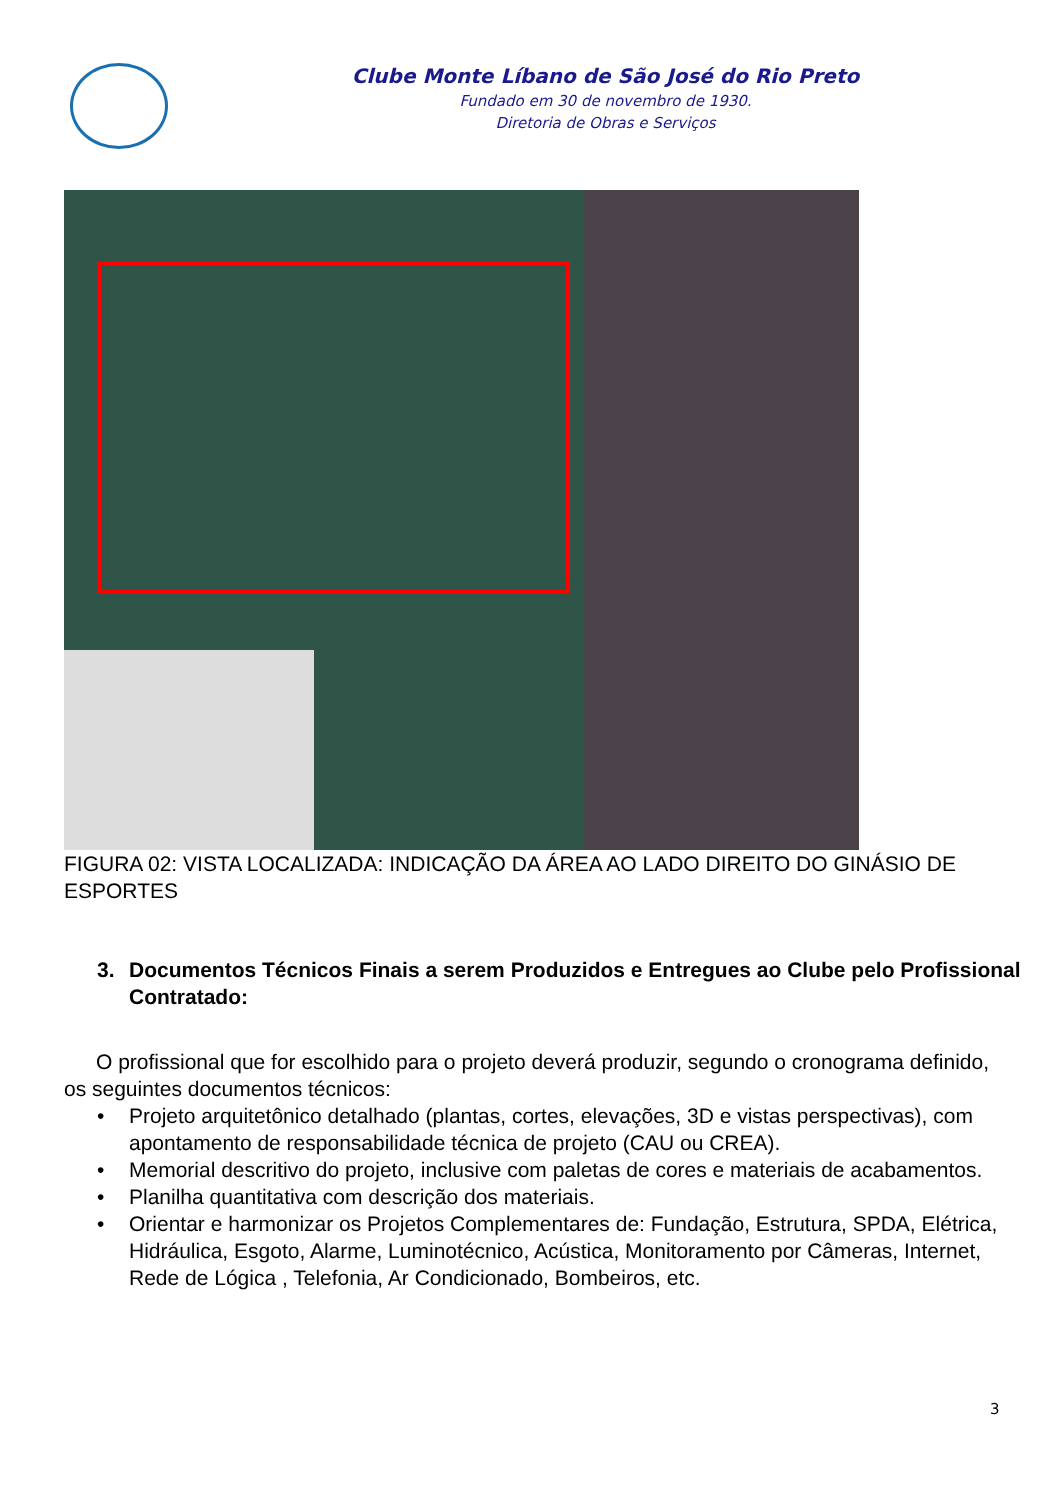Clube Monte Líbano de São José do Rio Preto
Fundado em 30 de novembro de 1930.
Diretoria de Obras e Serviços
FIGURA 02: VISTA LOCALIZADA: INDICAÇÃO DA ÁREA AO LADO DIREITO DO GINÁSIO DE ESPORTES
3. Documentos Técnicos Finais a serem Produzidos e Entregues ao Clube pelo Profissional Contratado:
O profissional que for escolhido para o projeto deverá produzir, segundo o cronograma definido, os seguintes documentos técnicos:
• Projeto arquitetônico detalhado (plantas, cortes, elevações, 3D e vistas perspectivas), com apontamento de responsabilidade técnica de projeto (CAU ou CREA).
• Memorial descritivo do projeto, inclusive com paletas de cores e materiais de acabamentos.
• Planilha quantitativa com descrição dos materiais.
• Orientar e harmonizar os Projetos Complementares de: Fundação, Estrutura, SPDA, Elétrica, Hidráulica, Esgoto, Alarme, Luminotécnico, Acústica, Monitoramento por Câmeras, Internet, Rede de Lógica , Telefonia, Ar Condicionado, Bombeiros, etc.
3